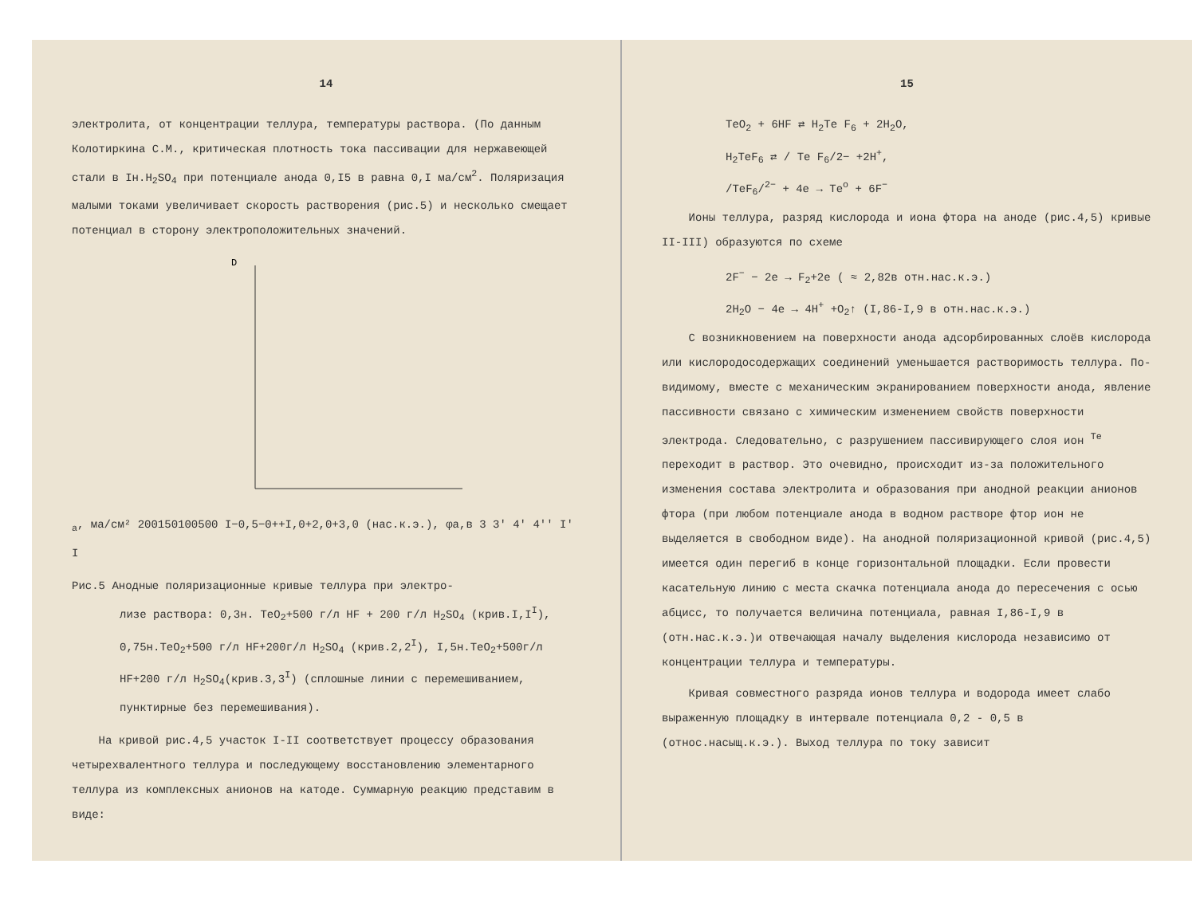14
электролита, от концентрации теллура, температуры раствора. (По данным Колотиркина С.М., критическая плотность тока пассивации для нержавеющей стали в Iн.H<sub>2</sub>SO<sub>4</sub> при потенциале анода 0,I5 в равна 0,I ма/см<sup>2</sup>. Поляризация малыми токами увеличивает скорость растворения (рис.5) и несколько смещает потенциал в сторону электроположительных значений.
Da, ма/см²
200
150
100
50
0
I
−0,5
−0+
+I,0
+2,0
+3,0
(нас.к.э.), φa,в
3 3' 4' 4'' I' I
Рис.5 Анодные поляризационные кривые теллура при электро-
лизе раствора: 0,3н. TeO<sub>2</sub>+500 г/л HF + 200 г/л H<sub>2</sub>SO<sub>4</sub> (крив.I,I<sup>I</sup>), 0,75н.TeO<sub>2</sub>+500 г/л HF+200г/л H<sub>2</sub>SO<sub>4</sub> (крив.2,2<sup>I</sup>), I,5н.TeO<sub>2</sub>+500г/л HF+200 г/л H<sub>2</sub>SO<sub>4</sub>(крив.3,3<sup>I</sup>) (сплошные линии с перемешиванием, пунктирные без перемешивания).
На кривой рис.4,5 участок I-II соответствует процессу образования четырехвалентного теллура и последующему восстановлению элементарного теллура из комплексных анионов на катоде. Суммарную реакцию представим в виде:
15
TeO<sub>2</sub> + 6HF ⇄ H<sub>2</sub>Te F<sub>6</sub> + 2H<sub>2</sub>O,
H<sub>2</sub>TeF<sub>6</sub> ⇄ / Te F<sub>6</sub>/2− +2H<sup>+</sup>,
/TeF<sub>6</sub>/<sup>2−</sup> + 4e → Te<sup>o</sup> + 6F<sup>−</sup>
Ионы теллура, разряд кислорода и иона фтора на аноде (рис.4,5) кривые II-III) образуются по схеме
2F<sup>−</sup> − 2e → F<sub>2</sub>+2e ( ≈ 2,82в отн.нас.к.э.)
2H<sub>2</sub>O − 4e → 4H<sup>+</sup> +O<sub>2</sub>↑ (I,86-I,9 в отн.нас.к.э.)
С возникновением на поверхности анода адсорбированных слоёв кислорода или кислородосодержащих соединений уменьшается растворимость теллура. По-видимому, вместе с механическим экранированием поверхности анода, явление пассивности связано с химическим изменением свойств поверхности электрода. Следовательно, с разрушением пассивирующего слоя ион <sup>Te</sup> переходит в раствор. Это очевидно, происходит из-за положительного изменения состава электролита и образования при анодной реакции анионов фтора (при любом потенциале анода в водном растворе фтор ион не выделяется в свободном виде). На анодной поляризационной кривой (рис.4,5) имеется один перегиб в конце горизонтальной площадки. Если провести касательную линию с места скачка потенциала анода до пересечения с осью абцисс, то получается величина потенциала, равная I,86-I,9 в (отн.нас.к.э.)и отвечающая началу выделения кислорода независимо от концентрации теллура и температуры.
Кривая совместного разряда ионов теллура и водорода имеет слабо выраженную площадку в интервале потенциала 0,2 - 0,5 в (относ.насыщ.к.э.). Выход теллура по току зависит